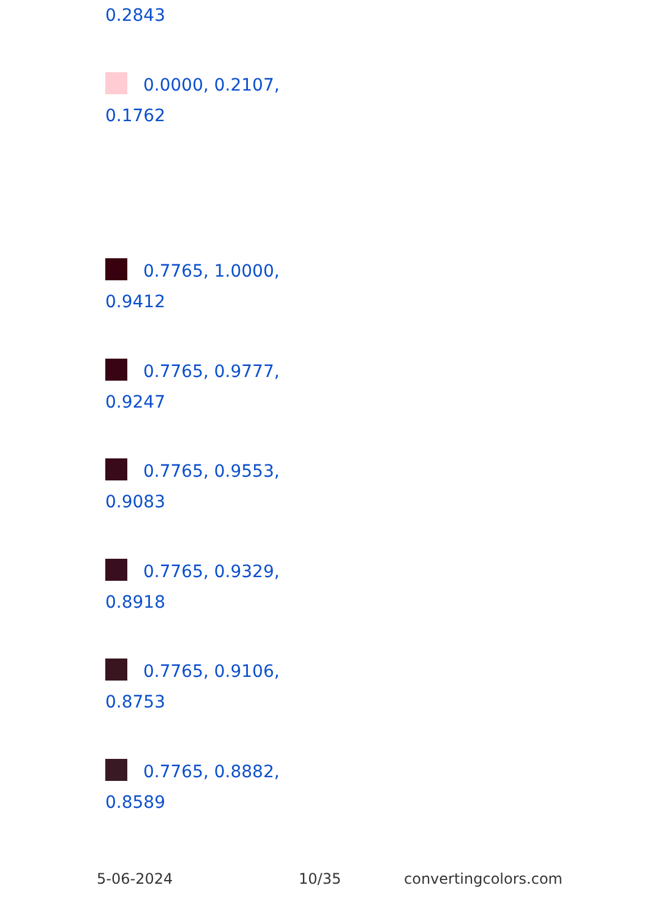0.2843
0.0000, 0.2107, 0.1762
0.7765, 1.0000, 0.9412
0.7765, 0.9777, 0.9247
0.7765, 0.9553, 0.9083
0.7765, 0.9329, 0.8918
0.7765, 0.9106, 0.8753
0.7765, 0.8882, 0.8589
5-06-2024 10/35 convertingcolors.com